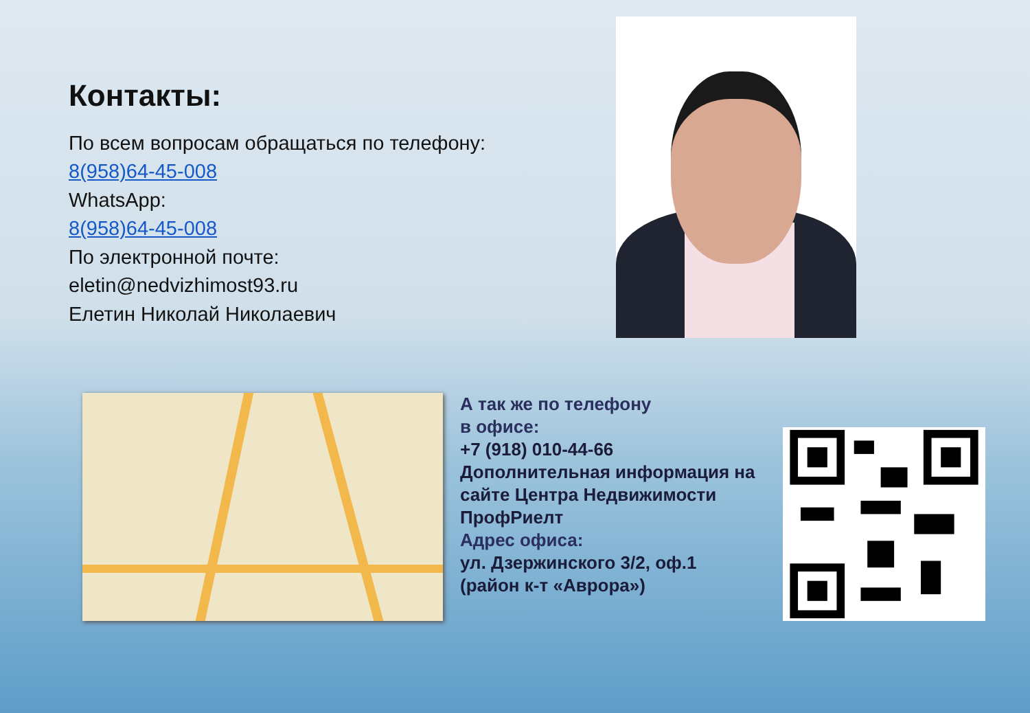Контакты:
По всем вопросам обращаться по телефону:
8(958)64-45-008
WhatsApp:
8(958)64-45-008
По электронной почте:
eletin@nedvizhimost93.ru
Елетин Николай Николаевич
А так же по телефону
в офисе:
+7 (918) 010-44-66
Дополнительная информация на сайте Центра Недвижимости ПрофРиелт
Адрес офиса:
ул. Дзержинского 3/2, оф.1
(район к-т «Аврора»)